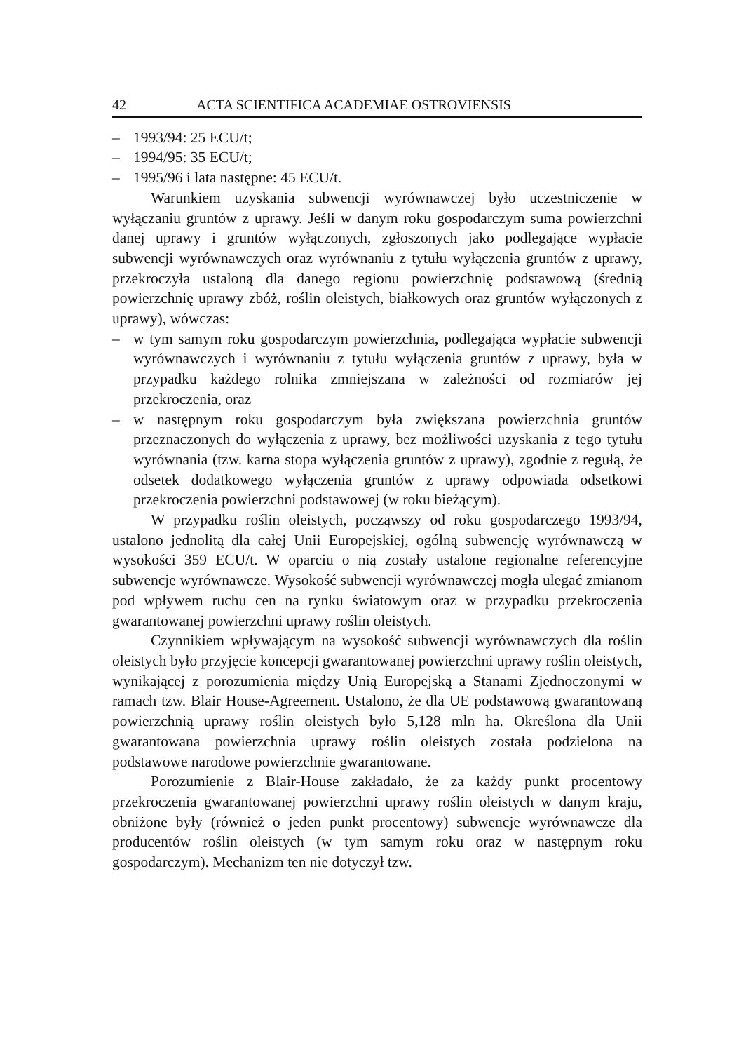42 ACTA SCIENTIFICA ACADEMIAE OSTROVIENSIS
– 1993/94: 25 ECU/t;
– 1994/95: 35 ECU/t;
– 1995/96 i lata następne: 45 ECU/t.
Warunkiem uzyskania subwencji wyrównawczej było uczestniczenie w wyłączaniu gruntów z uprawy. Jeśli w danym roku gospodarczym suma powierzchni danej uprawy i gruntów wyłączonych, zgłoszonych jako podlegające wypłacie subwencji wyrównawczych oraz wyrównaniu z tytułu wyłączenia gruntów z uprawy, przekroczyła ustaloną dla danego regionu powierzchnię podstawową (średnią powierzchnię uprawy zbóż, roślin oleistych, białkowych oraz gruntów wyłączonych z uprawy), wówczas:
– w tym samym roku gospodarczym powierzchnia, podlegająca wypłacie subwencji wyrównawczych i wyrównaniu z tytułu wyłączenia gruntów z uprawy, była w przypadku każdego rolnika zmniejszana w zależności od rozmiarów jej przekroczenia, oraz
– w następnym roku gospodarczym była zwiększana powierzchnia gruntów przeznaczonych do wyłączenia z uprawy, bez możliwości uzyskania z tego tytułu wyrównania (tzw. karna stopa wyłączenia gruntów z uprawy), zgodnie z regułą, że odsetek dodatkowego wyłączenia gruntów z uprawy odpowiada odsetkowi przekroczenia powierzchni podstawowej (w roku bieżącym).
W przypadku roślin oleistych, począwszy od roku gospodarczego 1993/94, ustalono jednolitą dla całej Unii Europejskiej, ogólną subwencję wyrównawczą w wysokości 359 ECU/t. W oparciu o nią zostały ustalone regionalne referencyjne subwencje wyrównawcze. Wysokość subwencji wyrównawczej mogła ulegać zmianom pod wpływem ruchu cen na rynku światowym oraz w przypadku przekroczenia gwarantowanej powierzchni uprawy roślin oleistych.
Czynnikiem wpływającym na wysokość subwencji wyrównawczych dla roślin oleistych było przyjęcie koncepcji gwarantowanej powierzchni uprawy roślin oleistych, wynikającej z porozumienia między Unią Europejską a Stanami Zjednoczonymi w ramach tzw. Blair House-Agreement. Ustalono, że dla UE podstawową gwarantowaną powierzchnią uprawy roślin oleistych było 5,128 mln ha. Określona dla Unii gwarantowana powierzchnia uprawy roślin oleistych została podzielona na podstawowe narodowe powierzchnie gwarantowane.
Porozumienie z Blair-House zakładało, że za każdy punkt procentowy przekroczenia gwarantowanej powierzchni uprawy roślin oleistych w danym kraju, obniżone były (również o jeden punkt procentowy) subwencje wyrównawcze dla producentów roślin oleistych (w tym samym roku oraz w następnym roku gospodarczym). Mechanizm ten nie dotyczył tzw.